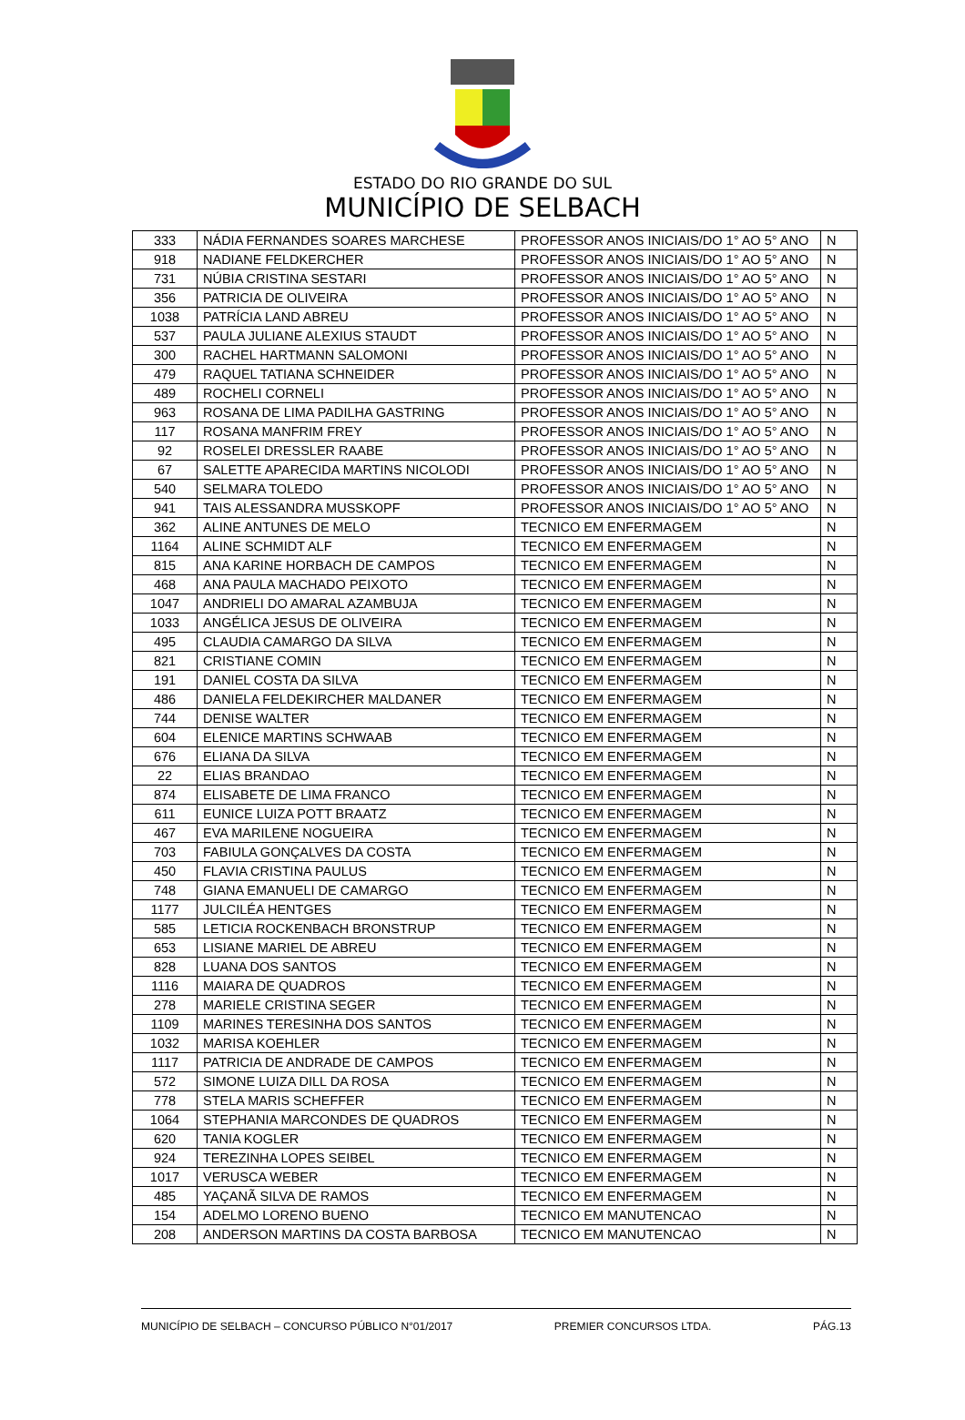ESTADO DO RIO GRANDE DO SUL
MUNICÍPIO DE SELBACH
| 333 | NÁDIA FERNANDES SOARES MARCHESE | PROFESSOR ANOS INICIAIS/DO 1° AO 5° ANO | N |
| 918 | NADIANE FELDKERCHER | PROFESSOR ANOS INICIAIS/DO 1° AO 5° ANO | N |
| 731 | NÚBIA CRISTINA SESTARI | PROFESSOR ANOS INICIAIS/DO 1° AO 5° ANO | N |
| 356 | PATRICIA DE OLIVEIRA | PROFESSOR ANOS INICIAIS/DO 1° AO 5° ANO | N |
| 1038 | PATRÍCIA LAND ABREU | PROFESSOR ANOS INICIAIS/DO 1° AO 5° ANO | N |
| 537 | PAULA JULIANE ALEXIUS STAUDT | PROFESSOR ANOS INICIAIS/DO 1° AO 5° ANO | N |
| 300 | RACHEL HARTMANN SALOMONI | PROFESSOR ANOS INICIAIS/DO 1° AO 5° ANO | N |
| 479 | RAQUEL TATIANA SCHNEIDER | PROFESSOR ANOS INICIAIS/DO 1° AO 5° ANO | N |
| 489 | ROCHELI CORNELI | PROFESSOR ANOS INICIAIS/DO 1° AO 5° ANO | N |
| 963 | ROSANA DE LIMA PADILHA GASTRING | PROFESSOR ANOS INICIAIS/DO 1° AO 5° ANO | N |
| 117 | ROSANA MANFRIM FREY | PROFESSOR ANOS INICIAIS/DO 1° AO 5° ANO | N |
| 92 | ROSELEI DRESSLER RAABE | PROFESSOR ANOS INICIAIS/DO 1° AO 5° ANO | N |
| 67 | SALETTE APARECIDA MARTINS NICOLODI | PROFESSOR ANOS INICIAIS/DO 1° AO 5° ANO | N |
| 540 | SELMARA TOLEDO | PROFESSOR ANOS INICIAIS/DO 1° AO 5° ANO | N |
| 941 | TAIS ALESSANDRA MUSSKOPF | PROFESSOR ANOS INICIAIS/DO 1° AO 5° ANO | N |
| 362 | ALINE ANTUNES DE MELO | TECNICO EM ENFERMAGEM | N |
| 1164 | ALINE SCHMIDT ALF | TECNICO EM ENFERMAGEM | N |
| 815 | ANA KARINE HORBACH DE CAMPOS | TECNICO EM ENFERMAGEM | N |
| 468 | ANA PAULA MACHADO PEIXOTO | TECNICO EM ENFERMAGEM | N |
| 1047 | ANDRIELI DO AMARAL AZAMBUJA | TECNICO EM ENFERMAGEM | N |
| 1033 | ANGÉLICA JESUS DE OLIVEIRA | TECNICO EM ENFERMAGEM | N |
| 495 | CLAUDIA CAMARGO DA SILVA | TECNICO EM ENFERMAGEM | N |
| 821 | CRISTIANE COMIN | TECNICO EM ENFERMAGEM | N |
| 191 | DANIEL COSTA DA SILVA | TECNICO EM ENFERMAGEM | N |
| 486 | DANIELA FELDEKIRCHER MALDANER | TECNICO EM ENFERMAGEM | N |
| 744 | DENISE WALTER | TECNICO EM ENFERMAGEM | N |
| 604 | ELENICE MARTINS SCHWAAB | TECNICO EM ENFERMAGEM | N |
| 676 | ELIANA DA SILVA | TECNICO EM ENFERMAGEM | N |
| 22 | ELIAS BRANDAO | TECNICO EM ENFERMAGEM | N |
| 874 | ELISABETE DE LIMA FRANCO | TECNICO EM ENFERMAGEM | N |
| 611 | EUNICE LUIZA POTT BRAATZ | TECNICO EM ENFERMAGEM | N |
| 467 | EVA MARILENE NOGUEIRA | TECNICO EM ENFERMAGEM | N |
| 703 | FABIULA GONÇALVES DA COSTA | TECNICO EM ENFERMAGEM | N |
| 450 | FLAVIA CRISTINA PAULUS | TECNICO EM ENFERMAGEM | N |
| 748 | GIANA EMANUELI DE CAMARGO | TECNICO EM ENFERMAGEM | N |
| 1177 | JULCILÉA HENTGES | TECNICO EM ENFERMAGEM | N |
| 585 | LETICIA ROCKENBACH BRONSTRUP | TECNICO EM ENFERMAGEM | N |
| 653 | LISIANE MARIEL DE ABREU | TECNICO EM ENFERMAGEM | N |
| 828 | LUANA DOS SANTOS | TECNICO EM ENFERMAGEM | N |
| 1116 | MAIARA DE QUADROS | TECNICO EM ENFERMAGEM | N |
| 278 | MARIELE CRISTINA SEGER | TECNICO EM ENFERMAGEM | N |
| 1109 | MARINES TERESINHA DOS SANTOS | TECNICO EM ENFERMAGEM | N |
| 1032 | MARISA KOEHLER | TECNICO EM ENFERMAGEM | N |
| 1117 | PATRICIA DE ANDRADE DE CAMPOS | TECNICO EM ENFERMAGEM | N |
| 572 | SIMONE LUIZA DILL DA ROSA | TECNICO EM ENFERMAGEM | N |
| 778 | STELA MARIS SCHEFFER | TECNICO EM ENFERMAGEM | N |
| 1064 | STEPHANIA MARCONDES DE QUADROS | TECNICO EM ENFERMAGEM | N |
| 620 | TANIA KOGLER | TECNICO EM ENFERMAGEM | N |
| 924 | TEREZINHA LOPES SEIBEL | TECNICO EM ENFERMAGEM | N |
| 1017 | VERUSCA WEBER | TECNICO EM ENFERMAGEM | N |
| 485 | YAÇANÃ SILVA DE RAMOS | TECNICO EM ENFERMAGEM | N |
| 154 | ADELMO LORENO BUENO | TECNICO EM MANUTENCAO | N |
| 208 | ANDERSON MARTINS DA COSTA BARBOSA | TECNICO EM MANUTENCAO | N |
MUNICÍPIO DE SELBACH – CONCURSO PÚBLICO N°01/2017 PREMIER CONCURSOS LTDA. PÁG.13